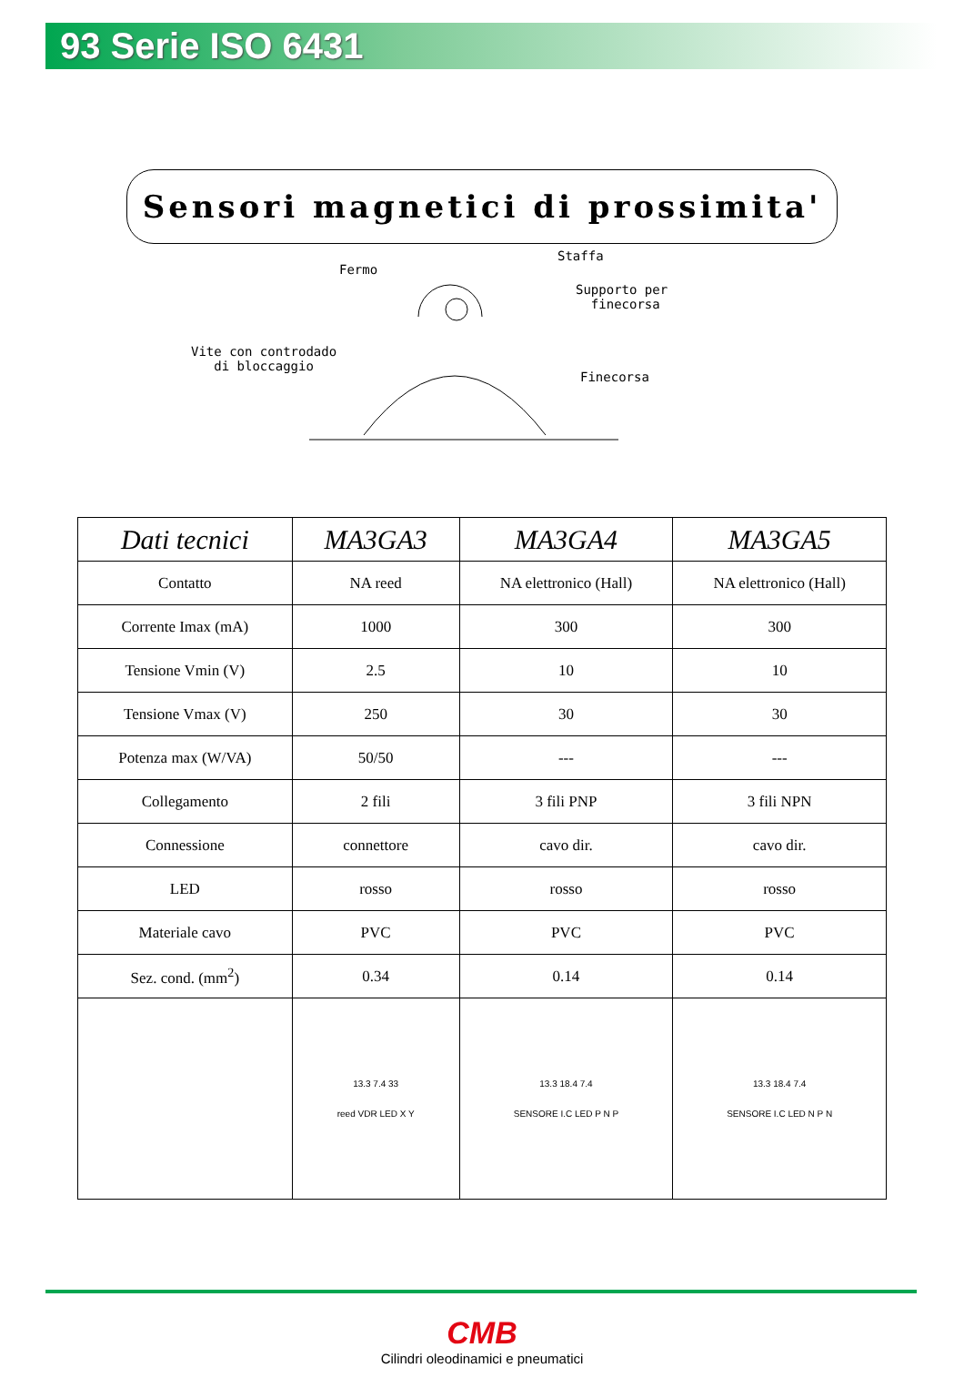93 Serie ISO 6431
Sensori magnetici di prossimita'
Fermo
Staffa
Supporto per
finecorsa
Vite con controdado
di bloccaggio
Finecorsa
| Dati tecnici | MA3GA3 | MA3GA4 | MA3GA5 |
| --- | --- | --- | --- |
| Contatto | NA reed | NA elettronico (Hall) | NA elettronico (Hall) |
| Corrente Imax (mA) | 1000 | 300 | 300 |
| Tensione Vmin (V) | 2.5 | 10 | 10 |
| Tensione Vmax (V) | 250 | 30 | 30 |
| Potenza max (W/VA) | 50/50 | --- | --- |
| Collegamento | 2 fili | 3 fili PNP | 3 fili NPN |
| Connessione | connettore | cavo dir. | cavo dir. |
| LED | rosso | rosso | rosso |
| Materiale cavo | PVC | PVC | PVC |
| Sez. cond. (mm<sup>2</sup>) | 0.34 | 0.14 | 0.14 |
| | 13.3 7.4 33 reed VDR LED X Y | 13.3 18.4 7.4 SENSORE I.C LED P N P | 13.3 18.4 7.4 SENSORE I.C LED N P N |
CMB
Cilindri oleodinamici e pneumatici